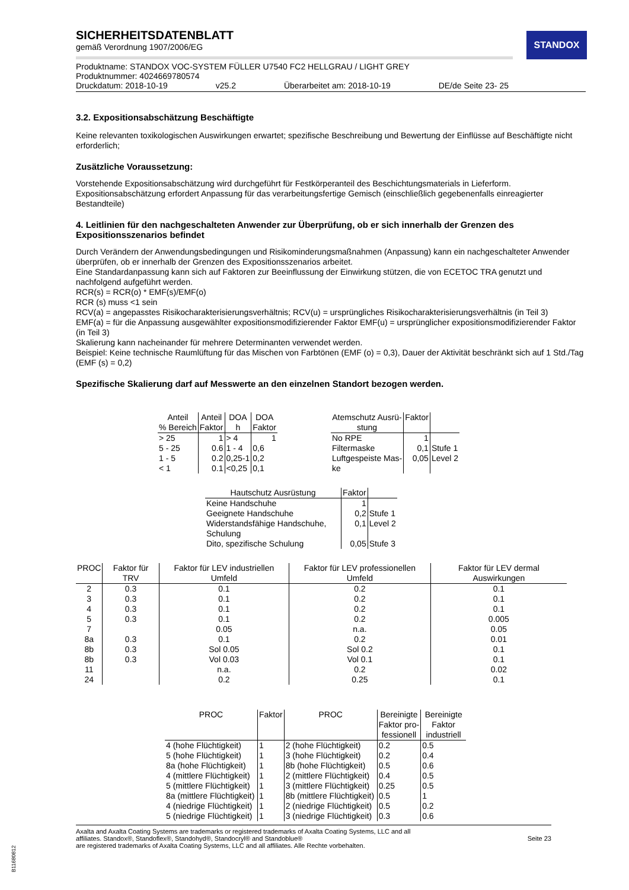STANDOX
SICHERHEITSDATENBLATT
gemäß Verordnung 1907/2006/EG
Produktname: STANDOX VOC-SYSTEM FÜLLER U7540 FC2 HELLGRAU / LIGHT GREY
Produktnummer: 4024669780574
Druckdatum: 2018-10-19 v25.2 Überarbeitet am: 2018-10-19 DE/de Seite 23- 25
3.2. Expositionsabschätzung Beschäftigte
Keine relevanten toxikologischen Auswirkungen erwartet; spezifische Beschreibung und Bewertung der Einflüsse auf Beschäftigte nicht erforderlich;
Zusätzliche Voraussetzung:
Vorstehende Expositionsabschätzung wird durchgeführt für Festkörperanteil des Beschichtungsmaterials in Lieferform. Expositionsabschätzung erfordert Anpassung für das verarbeitungsfertige Gemisch (einschließlich gegebenenfalls einreagierter Bestandteile)
4. Leitlinien für den nachgeschalteten Anwender zur Überprüfung, ob er sich innerhalb der Grenzen des Expositionsszenarios befindet
Durch Verändern der Anwendungsbedingungen und Risikominderungsmaßnahmen (Anpassung) kann ein nachgeschalteter Anwender überprüfen, ob er innerhalb der Grenzen des Expositionsszenarios arbeitet.
Eine Standardanpassung kann sich auf Faktoren zur Beeinflussung der Einwirkung stützen, die von ECETOC TRA genutzt und nachfolgend aufgeführt werden.
RCR(s) = RCR(o) * EMF(s)/EMF(o)
RCR (s) muss <1 sein
RCV(a) = angepasstes Risikocharakterisierungsverhältnis; RCV(u) = ursprüngliches Risikocharakterisierungsverhältnis (in Teil 3)
EMF(a) = für die Anpassung ausgewählter expositionsmodifizierender Faktor EMF(u) = ursprünglicher expositionsmodifizierender Faktor (in Teil 3)
Skalierung kann nacheinander für mehrere Determinanten verwendet werden.
Beispiel: Keine technische Raumlüftung für das Mischen von Farbtönen (EMF (o) = 0,3), Dauer der Aktivität beschränkt sich auf 1 Std./Tag (EMF (s) = 0,2)
Spezifische Skalierung darf auf Messwerte an den einzelnen Standort bezogen werden.
| Anteil % Bereich | Anteil Faktor | DOA h | DOA Faktor |
| --- | --- | --- | --- |
| > 25 | 1 | > 4 | 1 |
| 5 - 25 | 0.6 | 1 - 4 | 0,6 |
| 1 - 5 | 0.2 | 0,25-1 | 0,2 |
| < 1 | 0.1 | <0,25 | 0,1 |
| Atemschutz Ausrü- stung | Faktor | |
| --- | --- | --- |
| No RPE | 1 | |
| Filtermaske | 0,1 | Stufe 1 |
| Luftgespeiste Mas- ke | 0,05 | Level 2 |
| Hautschutz Ausrüstung | Faktor | |
| --- | --- | --- |
| Keine Handschuhe | 1 | |
| Geeignete Handschuhe | 0,2 | Stufe 1 |
| Widerstandsfähige Handschuhe, Schulung | 0,1 | Level 2 |
| Dito, spezifische Schulung | 0,05 | Stufe 3 |
| PROC | Faktor für TRV | Faktor für LEV industriellen Umfeld | Faktor für LEV professionellen Umfeld | Faktor für LEV dermal Auswirkungen |
| --- | --- | --- | --- | --- |
| 2 | 0.3 | 0.1 | 0.2 | 0.1 |
| 3 | 0.3 | 0.1 | 0.2 | 0.1 |
| 4 | 0.3 | 0.1 | 0.2 | 0.1 |
| 5 | 0.3 | 0.1 | 0.2 | 0.005 |
| 7 | | 0.05 | n.a. | 0.05 |
| 8a | 0.3 | 0.1 | 0.2 | 0.01 |
| 8b | 0.3 | Sol 0.05 | Sol 0.2 | 0.1 |
| 8b | 0.3 | Vol 0.03 | Vol 0.1 | 0.1 |
| 11 | | n.a. | 0.2 | 0.02 |
| 24 | | 0.2 | 0.25 | 0.1 |
| PROC | Faktor | PROC | Bereinigte Faktor pro- fessionell | Bereinigte Faktor industriell |
| --- | --- | --- | --- | --- |
| 4 (hohe Flüchtigkeit) | 1 | 2 (hohe Flüchtigkeit) | 0.2 | 0.5 |
| 5 (hohe Flüchtigkeit) | 1 | 3 (hohe Flüchtigkeit) | 0.2 | 0.4 |
| 8a (hohe Flüchtigkeit) | 1 | 8b (hohe Flüchtigkeit) | 0.5 | 0.6 |
| 4 (mittlere Flüchtigkeit) | 1 | 2 (mittlere Flüchtigkeit) | 0.4 | 0.5 |
| 5 (mittlere Flüchtigkeit) | 1 | 3 (mittlere Flüchtigkeit) | 0.25 | 0.5 |
| 8a (mittlere Flüchtigkeit) | 1 | 8b (mittlere Flüchtigkeit) | 0.5 | 1 |
| 4 (niedrige Flüchtigkeit) | 1 | 2 (niedrige Flüchtigkeit) | 0.5 | 0.2 |
| 5 (niedrige Flüchtigkeit) | 1 | 3 (niedrige Flüchtigkeit) | 0.3 | 0.6 |
Axalta and Axalta Coating Systems are trademarks or registered trademarks of Axalta Coating Systems, LLC and all
affiliates. Standox®, Standoflex®, Standohyd®, Standocryl® and Standoblue®
are registered trademarks of Axalta Coating Systems, LLC and all affiliates. Alle Rechte vorbehalten.
Seite 23
B11680812